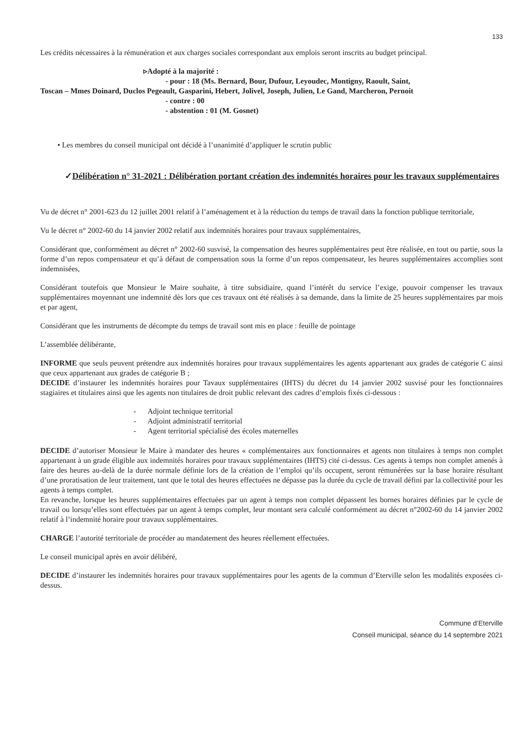133
Les crédits nécessaires à la rémunération et aux charges sociales correspondant aux emplois seront inscrits au budget principal.
▹Adopté à la majorité :
- pour : 18 (Ms. Bernard, Bour, Dufour, Leyoudec, Montigny, Raoult, Saint,
Toscan – Mmes Doinard, Duclos Pegeault, Gasparini, Hebert, Jolivel, Joseph, Julien, Le Gand, Marcheron, Pernoit
- contre : 00
- abstention : 01 (M. Gosnet)
• Les membres du conseil municipal ont décidé à l’unanimité d’appliquer le scrutin public
✓Délibération n° 31-2021 : Délibération portant création des indemnités horaires pour les travaux supplémentaires
Vu de décret n° 2001-623 du 12 juillet 2001 relatif à l’aménagement et à la réduction du temps de travail dans la fonction publique territoriale,
Vu le décret n° 2002-60 du 14 janvier 2002 relatif aux indemnités horaires pour travaux supplémentaires,
Considérant que, conformément au décret n° 2002-60 susvisé, la compensation des heures supplémentaires peut être réalisée, en tout ou partie, sous la forme d’un repos compensateur et qu’à défaut de compensation sous la forme d’un repos compensateur, les heures supplémentaires accomplies sont indemnisées,
Considérant toutefois que Monsieur le Maire souhaite, à titre subsidiaire, quand l’intérêt du service l’exige, pouvoir compenser les travaux supplémentaires moyennant une indemnité dès lors que ces travaux ont été réalisés à sa demande, dans la limite de 25 heures supplémentaires par mois et par agent,
Considérant que les instruments de décompte du temps de travail sont mis en place : feuille de pointage
L’assemblée délibérante,
INFORME que seuls peuvent prétendre aux indemnités horaires pour travaux supplémentaires les agents appartenant aux grades de catégorie C ainsi que ceux appartenant aux grades de catégorie B ;
DECIDE d’instaurer les indemnités horaires pour Tavaux supplémentaires (IHTS) du décret du 14 janvier 2002 susvisé pour les fonctionnaires stagiaires et titulaires ainsi que les agents non titulaires de droit public relevant des cadres d’emplois fixés ci-dessous :
- Adjoint technique territorial
- Adjoint administratif territorial
- Agent territorial spécialisé des écoles maternelles
DECIDE d’autoriser Monsieur le Maire à mandater des heures « complémentaires aux fonctionnaires et agents non titulaires à temps non complet appartenant à un grade éligible aux indemnités horaires pour travaux supplémentaires (IHTS) cité ci-dessus. Ces agents à temps non complet amenés à faire des heures au-delà de la durée normale définie lors de la création de l’emploi qu’ils occupent, seront rémunérées sur la base horaire résultant d’une proratisation de leur traitement, tant que le total des heures effectuées ne dépasse pas la durée du cycle de travail défini par la collectivité pour les agents à temps complet.
En revanche, lorsque les heures supplémentaires effectuées par un agent à temps non complet dépassent les bornes horaires définies par le cycle de travail ou lorsqu’elles sont effectuées par un agent à temps complet, leur montant sera calculé conformément au décret n°2002-60 du 14 janvier 2002 relatif à l’indemnité horaire pour travaux supplémentaires.
CHARGE l’autorité territoriale de procéder au mandatement des heures réellement effectuées.
Le conseil municipal après en avoir délibéré,
DECIDE d’instaurer les indemnités horaires pour travaux supplémentaires pour les agents de la commun d’Eterville selon les modalités exposées ci-dessus.
Commune d’Eterville
Conseil municipal, séance du 14 septembre 2021